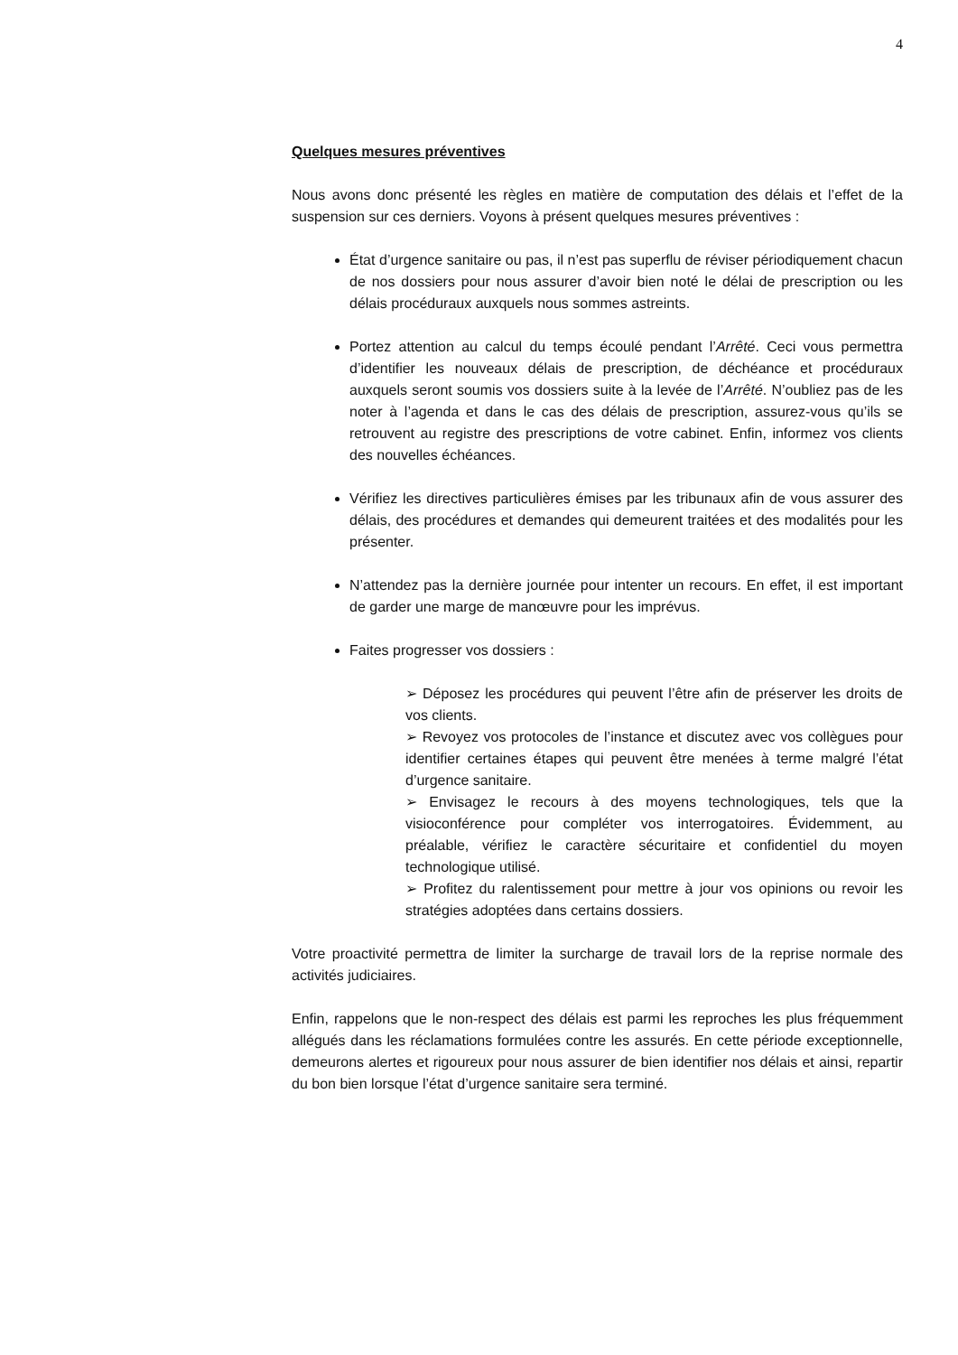4
Quelques mesures préventives
Nous avons donc présenté les règles en matière de computation des délais et l’effet de la suspension sur ces derniers. Voyons à présent quelques mesures préventives :
État d’urgence sanitaire ou pas, il n’est pas superflu de réviser périodiquement chacun de nos dossiers pour nous assurer d’avoir bien noté le délai de prescription ou les délais procéduraux auxquels nous sommes astreints.
Portez attention au calcul du temps écoulé pendant l’Arrêté. Ceci vous permettra d’identifier les nouveaux délais de prescription, de déchéance et procéduraux auxquels seront soumis vos dossiers suite à la levée de l’Arrêté. N’oubliez pas de les noter à l’agenda et dans le cas des délais de prescription, assurez-vous qu’ils se retrouvent au registre des prescriptions de votre cabinet. Enfin, informez vos clients des nouvelles échéances.
Vérifiez les directives particulières émises par les tribunaux afin de vous assurer des délais, des procédures et demandes qui demeurent traitées et des modalités pour les présenter.
N’attendez pas la dernière journée pour intenter un recours. En effet, il est important de garder une marge de manœuvre pour les imprévus.
Faites progresser vos dossiers :
➢ Déposez les procédures qui peuvent l’être afin de préserver les droits de vos clients.
➢ Revoyez vos protocoles de l’instance et discutez avec vos collègues pour identifier certaines étapes qui peuvent être menées à terme malgré l’état d’urgence sanitaire.
➢ Envisagez le recours à des moyens technologiques, tels que la visioconférence pour compléter vos interrogatoires. Évidemment, au préalable, vérifiez le caractère sécuritaire et confidentiel du moyen technologique utilisé.
➢ Profitez du ralentissement pour mettre à jour vos opinions ou revoir les stratégies adoptées dans certains dossiers.
Votre proactivité permettra de limiter la surcharge de travail lors de la reprise normale des activités judiciaires.
Enfin, rappelons que le non-respect des délais est parmi les reproches les plus fréquemment allégués dans les réclamations formulées contre les assurés. En cette période exceptionnelle, demeurons alertes et rigoureux pour nous assurer de bien identifier nos délais et ainsi, repartir du bon bien lorsque l’état d’urgence sanitaire sera terminé.